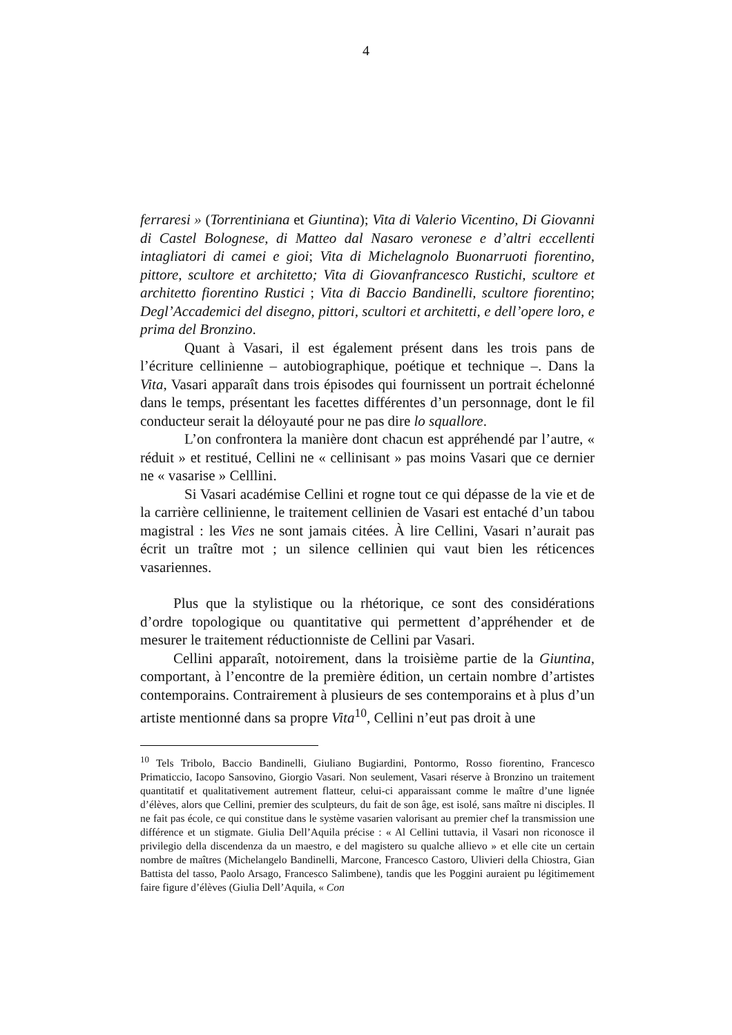4
ferraresi » (Torrentiniana et Giuntina); Vita di Valerio Vicentino, Di Giovanni di Castel Bolognese, di Matteo dal Nasaro veronese e d’altri eccellenti intagliatori di camei e gioi; Vita di Michelagnolo Buonarruoti fiorentino, pittore, scultore et architetto; Vita di Giovanfrancesco Rustichi, scultore et architetto fiorentino Rustici ; Vita di Baccio Bandinelli, scultore fiorentino; Degl’Accademici del disegno, pittori, scultori et architetti, e dell’opere loro, e prima del Bronzino.
Quant à Vasari, il est également présent dans les trois pans de l’écriture cellinienne – autobiographique, poétique et technique –. Dans la Vita, Vasari apparaît dans trois épisodes qui fournissent un portrait échelonné dans le temps, présentant les facettes différentes d’un personnage, dont le fil conducteur serait la déloyauté pour ne pas dire lo squallore.
L’on confrontera la manière dont chacun est appréhendé par l’autre, « réduit » et restitué, Cellini ne « cellinisant » pas moins Vasari que ce dernier ne « vasarise » Celllini.
Si Vasari académise Cellini et rogne tout ce qui dépasse de la vie et de la carrière cellinienne, le traitement cellinien de Vasari est entaché d’un tabou magistral : les Vies ne sont jamais citées. À lire Cellini, Vasari n’aurait pas écrit un traître mot ; un silence cellinien qui vaut bien les réticences vasariennes.
Plus que la stylistique ou la rhétorique, ce sont des considérations d’ordre topologique ou quantitative qui permettent d’appréhender et de mesurer le traitement réductionniste de Cellini par Vasari.
Cellini apparaît, notoirement, dans la troisième partie de la Giuntina, comportant, à l’encontre de la première édition, un certain nombre d’artistes contemporains. Contrairement à plusieurs de ses contemporains et à plus d’un artiste mentionné dans sa propre Vita<sup>10</sup>, Cellini n’eut pas droit à une
<sup>10</sup> Tels Tribolo, Baccio Bandinelli, Giuliano Bugiardini, Pontormo, Rosso fiorentino, Francesco Primaticcio, Iacopo Sansovino, Giorgio Vasari. Non seulement, Vasari réserve à Bronzino un traitement quantitatif et qualitativement autrement flatteur, celui-ci apparaissant comme le maître d’une lignée d’élèves, alors que Cellini, premier des sculpteurs, du fait de son âge, est isolé, sans maître ni disciples. Il ne fait pas école, ce qui constitue dans le système vasarien valorisant au premier chef la transmission une différence et un stigmate. Giulia Dell’Aquila précise : « Al Cellini tuttavia, il Vasari non riconosce il privilegio della discendenza da un maestro, e del magistero su qualche allievo » et elle cite un certain nombre de maîtres (Michelangelo Bandinelli, Marcone, Francesco Castoro, Ulivieri della Chiostra, Gian Battista del tasso, Paolo Arsago, Francesco Salimbene), tandis que les Poggini auraient pu légitimement faire figure d’élèves (Giulia Dell’Aquila, « Con